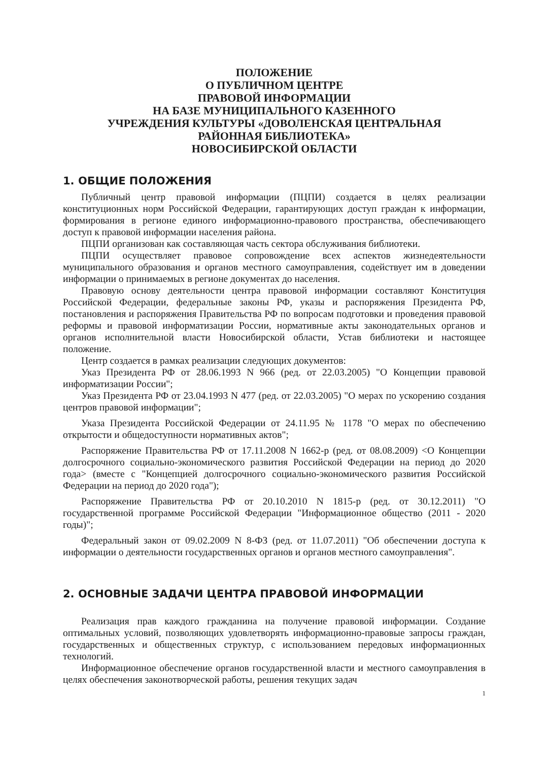ПОЛОЖЕНИЕ
О ПУБЛИЧНОМ ЦЕНТРЕ
ПРАВОВОЙ ИНФОРМАЦИИ
НА БАЗЕ МУНИЦИПАЛЬНОГО КАЗЕННОГО
УЧРЕЖДЕНИЯ КУЛЬТУРЫ «ДОВОЛЕНСКАЯ ЦЕНТРАЛЬНАЯ
РАЙОННАЯ БИБЛИОТЕКА»
НОВОСИБИРСКОЙ ОБЛАСТИ
1. ОБЩИЕ ПОЛОЖЕНИЯ
Публичный центр правовой информации (ПЦПИ) создается в целях реализации конституционных норм Российской Федерации, гарантирующих доступ граждан к информации, формирования в регионе единого информационно-правового пространства, обеспечивающего доступ к правовой информации населения района.
ПЦПИ организован как составляющая часть сектора обслуживания библиотеки.
ПЦПИ осуществляет правовое сопровождение всех аспектов жизнедеятельности муниципального образования и органов местного самоуправления, содействует им в доведении информации о принимаемых в регионе документах до населения.
Правовую основу деятельности центра правовой информации составляют Конституция Российской Федерации, федеральные законы РФ, указы и распоряжения Президента РФ, постановления и распоряжения Правительства РФ по вопросам подготовки и проведения правовой реформы и правовой информатизации России, нормативные акты законодательных органов и органов исполнительной власти Новосибирской области, Устав библиотеки и настоящее положение.
Центр создается в рамках реализации следующих документов:
Указ Президента РФ от 28.06.1993 N 966 (ред. от 22.03.2005) "О Концепции правовой информатизации России";
Указ Президента РФ от 23.04.1993 N 477 (ред. от 22.03.2005) "О мерах по ускорению создания центров правовой информации";
Указа Президента Российской Федерации от 24.11.95 № 1178 "О мерах по обеспечению открытости и общедоступности нормативных актов";
Распоряжение Правительства РФ от 17.11.2008 N 1662-р (ред. от 08.08.2009) <О Концепции долгосрочного социально-экономического развития Российской Федерации на период до 2020 года> (вместе с "Концепцией долгосрочного социально-экономического развития Российской Федерации на период до 2020 года");
Распоряжение Правительства РФ от 20.10.2010 N 1815-р (ред. от 30.12.2011) "О государственной программе Российской Федерации "Информационное общество (2011 - 2020 годы)";
Федеральный закон от 09.02.2009 N 8-ФЗ (ред. от 11.07.2011) "Об обеспечении доступа к информации о деятельности государственных органов и органов местного самоуправления".
2. ОСНОВНЫЕ ЗАДАЧИ ЦЕНТРА ПРАВОВОЙ ИНФОРМАЦИИ
Реализация прав каждого гражданина на получение правовой информации. Создание оптимальных условий, позволяющих удовлетворять информационно-правовые запросы граждан, государственных и общественных структур, с использованием передовых информационных технологий.
Информационное обеспечение органов государственной власти и местного самоуправления в целях обеспечения законотворческой работы, решения текущих задач
1